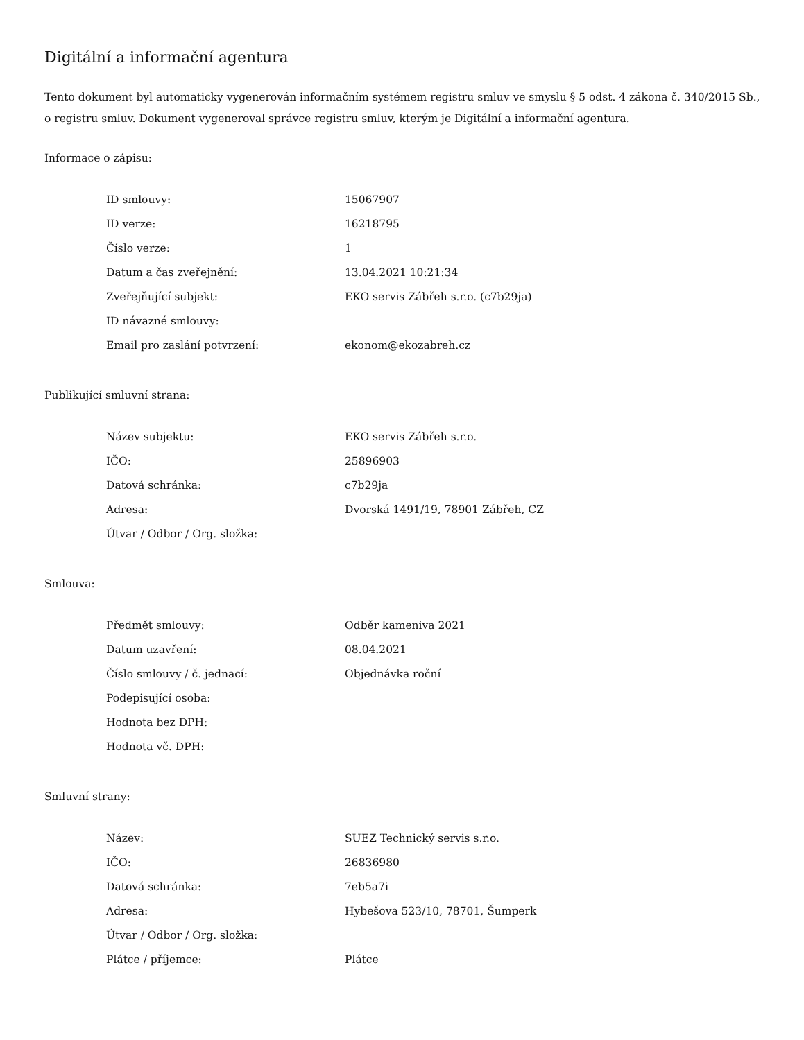Digitální a informační agentura
Tento dokument byl automaticky vygenerován informačním systémem registru smluv ve smyslu § 5 odst. 4 zákona č. 340/2015 Sb., o registru smluv. Dokument vygeneroval správce registru smluv, kterým je Digitální a informační agentura.
Informace o zápisu:
| ID smlouvy: | 15067907 |
| ID verze: | 16218795 |
| Číslo verze: | 1 |
| Datum a čas zveřejnění: | 13.04.2021 10:21:34 |
| Zveřejňující subjekt: | EKO servis Zábřeh s.r.o. (c7b29ja) |
| ID návazné smlouvy: | |
| Email pro zaslání potvrzení: | ekonom@ekozabreh.cz |
Publikující smluvní strana:
| Název subjektu: | EKO servis Zábřeh s.r.o. |
| IČO: | 25896903 |
| Datová schránka: | c7b29ja |
| Adresa: | Dvorská 1491/19, 78901 Zábřeh, CZ |
| Útvar / Odbor / Org. složka: | |
Smlouva:
| Předmět smlouvy: | Odběr kameniva 2021 |
| Datum uzavření: | 08.04.2021 |
| Číslo smlouvy / č. jednací: | Objednávka roční |
| Podepisující osoba: | |
| Hodnota bez DPH: | |
| Hodnota vč. DPH: | |
Smluvní strany:
| Název: | SUEZ Technický servis s.r.o. |
| IČO: | 26836980 |
| Datová schránka: | 7eb5a7i |
| Adresa: | Hybešova 523/10, 78701, Šumperk |
| Útvar / Odbor / Org. složka: | |
| Plátce / příjemce: | Plátce |